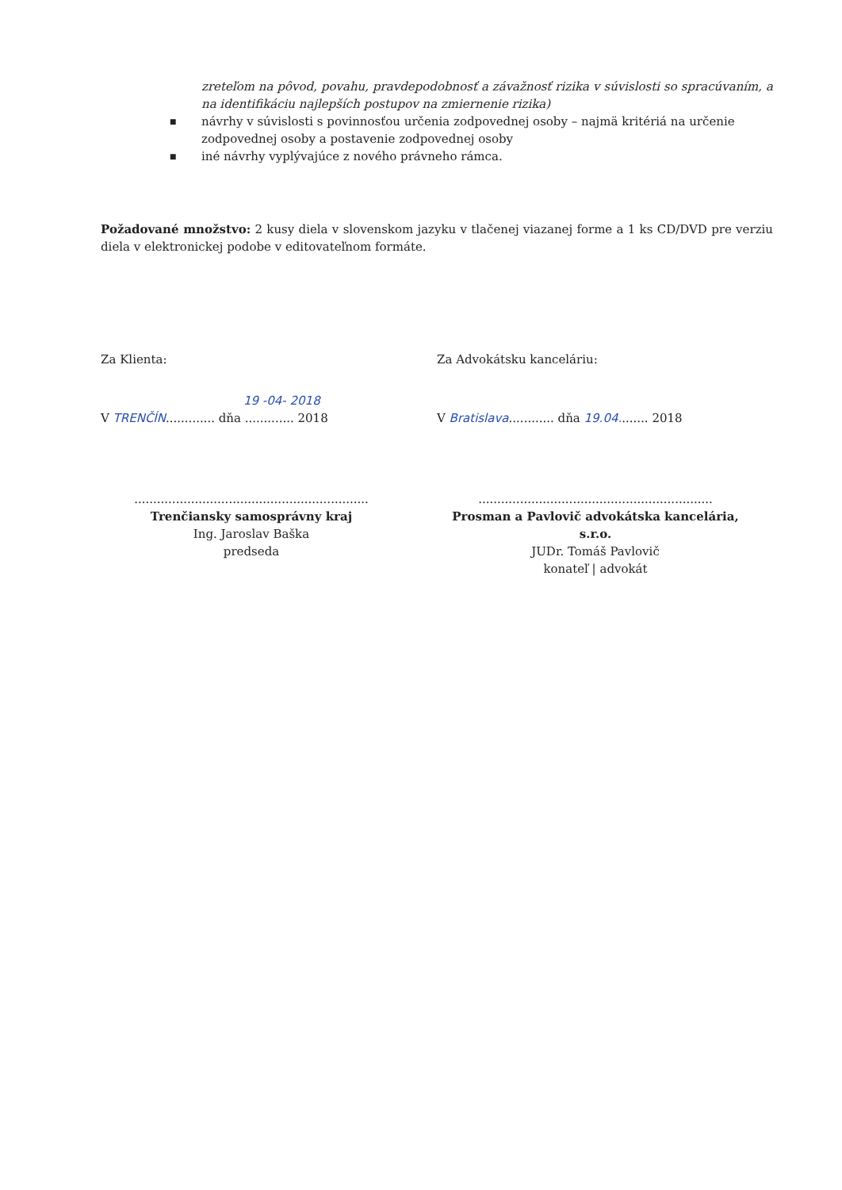zreteľom na pôvod, povahu, pravdepodobnosť a závažnosť rizika v súvislosti so spracúvaním, a na identifikáciu najlepších postupov na zmiernenie rizika)
■ návrhy v súvislosti s povinnosťou určenia zodpovednej osoby – najmä kritériá na určenie zodpovednej osoby a postavenie zodpovednej osoby
■ iné návrhy vyplývajúce z nového právneho rámca.
Požadované množstvo: 2 kusy diela v slovenskom jazyku v tlačenej viazanej forme a 1 ks CD/DVD pre verziu diela v elektronickej podobe v editovateľnom formáte.
Za Klienta: Za Advokátsku kanceláriu:
19 -04- 2018
V TRENČÍN............. dňa ............. 2018
V Bratislava............ dňa 19.04........ 2018
..............................................................
Trenčiansky samosprávny kraj
Ing. Jaroslav Baška
predseda
..............................................................
Prosman a Pavlovič advokátska kancelária, s.r.o.
JUDr. Tomáš Pavlovič
konateľ | advokát